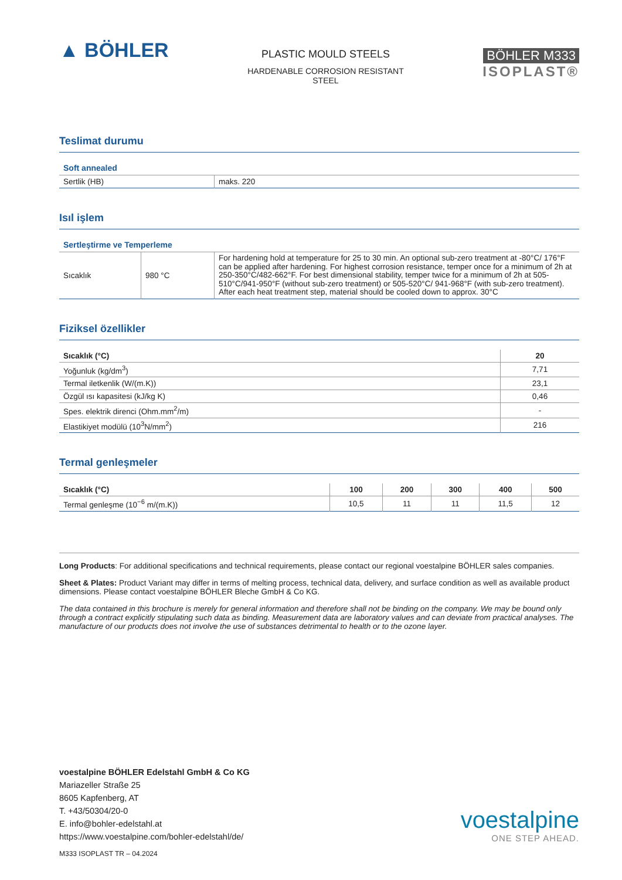▲ BÖHLER
PLASTIC MOULD STEELS
HARDENABLE CORROSION RESISTANT
STEEL
BÖHLER M333
ISOPLAST®
Teslimat durumu
Soft annealed
| Sertlik (HB) | maks. 220 |
Isıl işlem
Sertleştirme ve Temperleme
| Sıcaklık | 980 °C | For hardening hold at temperature for 25 to 30 min. An optional sub-zero treatment at -80°C/ 176°F can be applied after hardening. For highest corrosion resistance, temper once for a minimum of 2h at 250-350°C/482-662°F. For best dimensional stability, temper twice for a minimum of 2h at 505-510°C/941-950°F (without sub-zero treatment) or 505-520°C/ 941-968°F (with sub-zero treatment). After each heat treatment step, material should be cooled down to approx. 30°C |
Fiziksel özellikler
| Sıcaklık (°C) | 20 |
| --- | --- |
| Yoğunluk (kg/dm<sup>3</sup>) | 7,71 |
| Termal iletkenlik (W/(m.K)) | 23,1 |
| Özgül ısı kapasitesi (kJ/kg K) | 0,46 |
| Spes. elektrik direnci (Ohm.mm<sup>2</sup>/m) | - |
| Elastikiyet modülü (10<sup>3</sup>N/mm<sup>2</sup>) | 216 |
Termal genleşmeler
| Sıcaklık (°C) | 100 | 200 | 300 | 400 | 500 |
| --- | --- | --- | --- | --- | --- |
| Termal genleşme (10<sup>−6</sup> m/(m.K)) | 10,5 | 11 | 11 | 11,5 | 12 |
Long Products: For additional specifications and technical requirements, please contact our regional voestalpine BÖHLER sales companies.
Sheet & Plates: Product Variant may differ in terms of melting process, technical data, delivery, and surface condition as well as available product dimensions. Please contact voestalpine BÖHLER Bleche GmbH & Co KG.
The data contained in this brochure is merely for general information and therefore shall not be binding on the company. We may be bound only through a contract explicitly stipulating such data as binding. Measurement data are laboratory values and can deviate from practical analyses. The manufacture of our products does not involve the use of substances detrimental to health or to the ozone layer.
voestalpine BÖHLER Edelstahl GmbH & Co KG
Mariazeller Straße 25
8605 Kapfenberg, AT
T. +43/50304/20-0
E. info@bohler-edelstahl.at
https://www.voestalpine.com/bohler-edelstahl/de/
voestalpine
ONE STEP AHEAD.
M333 ISOPLAST TR – 04.2024